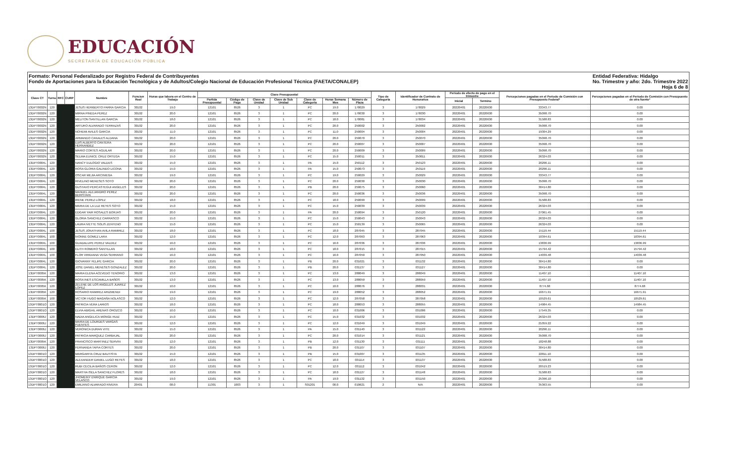EDUCACIÓN
SECRETARÍA DE EDUCACIÓN PÚBLICA
Formato: Personal Federalizado por Registro Federal de Contribuyentes
Fondo de Aportaciones para la Educación Tecnológica y de Adultos/Colegio Nacional de Educación Profesional Técnica (FAETA/CONALEP)
Entidad Federativa: Hidalgo
No. Trimestre y año: 2do. Trimestre 2022
Hoja 6 de 8
| Clave CT | Turno | RFC | CURP | Nombre | Funcion Real | Horas que labora en el Centro de Trabajo | Clave Presupuestal | | | | | | | Tipo de Categoría | Identificador de Contrato de Honorarios | Periodo de efecto de pago en el trimestre | | Percepciones pagadas en el Periodo de Comisión con Presupuesto Federal* | Percepciones pagadas en el Periodo de Comisión con Presupuesto de otra fuente* |
| --- | --- | --- | --- | --- | --- | --- | --- | --- | --- | --- | --- | --- | --- | --- | --- | --- | --- | --- | --- |
| | | | | | | | Partida Presupuestal | Código de Pago | Clave de Unidad | Clave de Sub Unidad | Clave de Categoría | Horas Semana Mes | Número de Plaza | | | Inicial | Termino | | |
| 13DPT0002N | 120 | | | JESUS HERIBERTO PARRA GARCIA | 30102 | 19.0 | 12101 | 8526 | 3 | 1 | PC | 19.0 | 178029 | 3 | 178029 | 20220401 | 20220630 | 33343.77 | 0.00 |
| 13DPT0002N | 120 | | | MIRNA PINEDA PEREZ | 30102 | 20.0 | 12101 | 8526 | 3 | 1 | PC | 20.0 | 178030 | 3 | 178030 | 20220401 | 20220630 | 35098.70 | 0.00 |
| 13DPT0002N | 120 | | | MELITON SANTILLAN GARCIA | 30102 | 18.0 | 12101 | 8526 | 3 | 1 | PC | 18.0 | 178081 | 3 | 178034 | 20220401 | 20220630 | 31588.83 | 0.00 |
| 13DPT0002N | 120 | | | ARTURO ALVARADO TERRAZAS | 30102 | 20.0 | 12101 | 8526 | 3 | 1 | PC | 20.0 | 250002 | 3 | 250002 | 20220401 | 20220630 | 35098.70 | 0.00 |
| 13DPT0002N | 120 | | | NOHEMI AVILES GARCIA | 30102 | 11.0 | 12101 | 8526 | 3 | 1 | PC | 11.0 | 250004 | 3 | 250004 | 20220401 | 20220630 | 19304.29 | 0.00 |
| 13DPT0002N | 120 | | | ARMANDO CANALES ALDANA | 30102 | 20.0 | 12101 | 8526 | 3 | 1 | PC | 20.0 | 250070 | 3 | 250070 | 20220401 | 20220630 | 35098.70 | 0.00 |
| 13DPT0002N | 120 | | | LUIS ALBERTO CANTERA HERNANDEZ | 30102 | 20.0 | 12101 | 8526 | 3 | 1 | PC | 20.0 | 250007 | 3 | 250007 | 20220401 | 20220630 | 35098.70 | 0.00 |
| 13DPT0002N | 120 | | | MARIO CORTES AGUILAR | 30102 | 20.0 | 12101 | 8526 | 3 | 1 | PC | 20.0 | 250009 | 3 | 250009 | 20220401 | 20220630 | 35098.70 | 0.00 |
| 13DPT0002N | 120 | | | SELMA EUNICE CRUZ ORTEGA | 30102 | 15.0 | 12101 | 8526 | 3 | 1 | PC | 15.0 | 250011 | 3 | 250011 | 20220401 | 20220630 | 26324.03 | 0.00 |
| 13DPT0004L | 120 | | | NANCY EULOGIO VALDES | 30102 | 15.0 | 12101 | 8526 | 3 | 1 | PA | 15.0 | 250112 | 3 | 250123 | 20220401 | 20220630 | 20296.11 | 0.00 |
| 13DPT0004L | 120 | | | ROSA GLORIA GALINDO LICONA | 30102 | 15.0 | 12101 | 8526 | 3 | 1 | PA | 15.0 | 250073 | 3 | 250119 | 20220401 | 20220630 | 20296.11 | 0.00 |
| 13DPT0004L | 120 | | | OSCAR MEJIA ARCINIEGA | 30102 | 19.0 | 12101 | 8526 | 3 | 1 | PC | 19.0 | 250029 | 3 | 250029 | 20220401 | 20220630 | 33343.77 | 0.00 |
| 13DPT0004L | 120 | | | RIVELINO MENESES SOTO | 30102 | 20.0 | 12101 | 8526 | 3 | 1 | PC | 20.0 | 250030 | 3 | 250030 | 20220401 | 20220630 | 35098.70 | 0.00 |
| 13DPT0004L | 120 | | | GUSTAVO PERCASTEGUI ANGELES | 30102 | 20.0 | 12101 | 8526 | 3 | 1 | PB | 20.0 | 250075 | 3 | 250060 | 20220401 | 20220630 | 30414.80 | 0.00 |
| 13DPT0004L | 120 | | | MANUEL ALEJANDRO PEREZ BERISTAIN | 30102 | 20.0 | 12101 | 8526 | 3 | 1 | PC | 20.0 | 250036 | 3 | 250036 | 20220401 | 20220630 | 35098.70 | 0.00 |
| 13DPT0004L | 120 | | | IRENE PEREZ LOPEZ | 30102 | 18.0 | 12101 | 8526 | 3 | 1 | PC | 18.0 | 250099 | 3 | 250099 | 20220401 | 20220630 | 31588.83 | 0.00 |
| 13DPT0004L | 120 | | | MARIA DE LA LUZ REYES SOTO | 30102 | 15.0 | 12101 | 8526 | 3 | 1 | PC | 15.0 | 250039 | 3 | 250039 | 20220401 | 20220630 | 26324.03 | 0.00 |
| 13DPT0004L | 120 | | | EDGAR YAIR ROSALES BORJAS | 30102 | 20.0 | 12101 | 8526 | 3 | 1 | PA | 20.0 | 250094 | 3 | 250120 | 20220401 | 20220630 | 27061.45 | 0.00 |
| 13DPT0004L | 120 | | | GLORIA SANCHEZ CARRASCO | 30102 | 15.0 | 12101 | 8526 | 3 | 1 | PC | 15.0 | 250043 | 3 | 250043 | 20220401 | 20220630 | 26324.03 | 0.00 |
| 13DPT0004L | 120 | | | LAURA IVETTE SOLIS ZENTENO | 30102 | 15.0 | 12101 | 8526 | 3 | 1 | PC | 15.0 | 250139 | 3 | 250065 | 20220401 | 20220630 | 26324.03 | 0.00 |
| 13DPT0004L | 100 | | | JESUS JONATHAN AVILA RAMIREZ | 30102 | 18.0 | 12101 | 8526 | 3 | 1 | PC | 18.0 | 287045 | 3 | 287045 | 20220401 | 20220630 | 15119.44 | 15119.44 |
| 13DPT0004L | 100 | | | IVONNE GOMEZ LARA | 30102 | 12.0 | 12101 | 8526 | 3 | 1 | PC | 12.0 | 287063 | 3 | 287063 | 20220401 | 20220630 | 10394.61 | 10394.61 |
| 13DPT0004L | 100 | | | GUADALUPE PEREZ VALDEZ | 30102 | 16.0 | 12101 | 8526 | 3 | 1 | PC | 16.0 | 287036 | 3 | 287036 | 20220401 | 20220630 | 13836.99 | 13836.99 |
| 13DPT0004L | 100 | | | ELITH ROMERO SANTILLAN | 30102 | 18.0 | 12101 | 8526 | 3 | 1 | PC | 18.0 | 287015 | 3 | 287015 | 20220401 | 20220630 | 15794.42 | 15794.42 |
| 13DPT0004L | 100 | | | FLOR VIRIDIANA VEGA SERRANO | 30102 | 16.0 | 12101 | 8526 | 3 | 1 | PC | 16.0 | 287050 | 3 | 287050 | 20220401 | 20220630 | 14039.48 | 14039.48 |
| 13DPT0004L | 120 | | | GIOVANNY FELIPE GARCIA | 30102 | 20.0 | 12101 | 8526 | 3 | 1 | PB | 20.0 | 031021 | 3 | 031132 | 20220401 | 20220630 | 30414.80 | 0.00 |
| 13DPT0004L | 120 | | | JOSE DANIEL MENESES GONZALEZ | 30102 | 20.0 | 12101 | 8526 | 3 | 1 | PB | 20.0 | 031137 | 3 | 031127 | 20220401 | 20220630 | 30414.80 | 0.00 |
| 13DPT0005K | 120 | | | MARIA ELENA ACEVEDO TENORIO | 30102 | 13.0 | 12101 | 8526 | 3 | 1 | PC | 13.0 | 288049 | 3 | 288049 | 20220401 | 20220630 | 11407.10 | 11407.10 |
| 13DPT0005K | 120 | | | ROSA INES ESCAMILLA BAÑOS | 30102 | 13.0 | 12101 | 8526 | 3 | 1 | PC | 13.0 | 288059 | 3 | 288059 | 20220401 | 20220630 | 11407.10 | 11407.10 |
| 13DPT0005K | 120 | | | ZELENE DE LOS ANGELES JUAREZ LOPEZ | 30102 | 10.0 | 12101 | 8526 | 3 | 1 | PC | 10.0 | 288076 | 3 | 288031 | 20220401 | 20220630 | 8774.68 | 8774.68 |
| 13DPT0005K | 120 | | | ROSARIO RAMIREZ ARIZMENDI | 30102 | 19.0 | 12101 | 8526 | 3 | 1 | PC | 19.0 | 288052 | 3 | 288052 | 20220401 | 20220630 | 16671.91 | 16671.91 |
| 13DPT0005K | 100 | | | VICTOR HUGO MAGAÑA NOLASCO | 30102 | 12.0 | 12101 | 8526 | 3 | 1 | PC | 12.0 | 287058 | 3 | 287058 | 20220401 | 20220630 | 10529.61 | 10529.61 |
| 13DPT0001O | 120 | | | PATRICIA VERA LARIOS | 30102 | 18.0 | 12101 | 8526 | 3 | 1 | PC | 18.0 | 288053 | 3 | 288055 | 20220401 | 20220630 | 14984.45 | 14984.45 |
| 13DPT0001O | 120 | | | ELVIA ABIGAIL ARENAS OROZCO | 30102 | 10.0 | 12101 | 8526 | 3 | 1 | PC | 10.0 | 031006 | 3 | 031006 | 20220401 | 20220630 | 17549.35 | 0.00 |
| 13DPT0006J | 120 | | | NADIA ANGELICA MONGE RUIZ | 30102 | 15.0 | 12101 | 8526 | 3 | 1 | PC | 15.0 | 031032 | 3 | 031032 | 20220401 | 20220630 | 26324.03 | 0.00 |
| 13DPT0006J | 120 | | | MARIA DE LOURDES VARGAS FUENTES | 30102 | 12.0 | 12101 | 8526 | 3 | 1 | PC | 12.0 | 031049 | 3 | 031049 | 20220401 | 20220630 | 21059.22 | 0.00 |
| 13DPT0006J | 120 | | | VERONICA DURAN VITE | 30102 | 15.0 | 12101 | 8526 | 3 | 1 | PA | 15.0 | 031140 | 3 | 031122 | 20220401 | 20220630 | 20296.11 | 0.00 |
| 13DPT0006J | 120 | | | PATRICIA MARQUEZ CARBAJAL | 30102 | 20.0 | 12101 | 8526 | 3 | 1 | PC | 20.0 | 031014 | 3 | 031121 | 20220401 | 20220630 | 35098.70 | 0.00 |
| 13DPT0005K | 120 | | | FRANCISCO MARTINEZ SERVIN | 30102 | 12.0 | 12101 | 8526 | 3 | 1 | PB | 12.0 | 031130 | 3 | 031111 | 20220401 | 20220630 | 18248.88 | 0.00 |
| 13DPT0006J | 120 | | | FERNANDA TAPIA CORTES | 30102 | 20.0 | 12101 | 8526 | 3 | 1 | PB | 20.0 | 031107 | 3 | 031107 | 20220401 | 20220630 | 30414.80 | 0.00 |
| 13DPT0001O | 120 | | | MARGARITA CRUZ BAUTISTA | 30102 | 15.0 | 12101 | 8526 | 3 | 1 | PB | 15.0 | 031007 | 3 | 031135 | 20220401 | 20220630 | 22811.10 | 0.00 |
| 13DPT0001O | 120 | | | ALEXANDER DANIEL LUGO REYES | 30102 | 18.0 | 12101 | 8526 | 3 | 1 | PC | 18.0 | 031114 | 3 | 031137 | 20220401 | 20220630 | 31588.83 | 0.00 |
| 13DPT0001O | 120 | | | RUBI CECILIA BAÑOS CERON | 30102 | 12.0 | 12101 | 8526 | 3 | 1 | PC | 12.0 | 031112 | 3 | 031042 | 20220401 | 20220630 | 20519.23 | 0.00 |
| 13DPT0001O | 120 | | | MARTHA ISELA SANCHEZ FLORES | 30102 | 18.0 | 12101 | 8526 | 3 | 1 | PC | 18.0 | 031127 | 3 | 031148 | 20220401 | 20220630 | 31588.83 | 0.00 |
| 13DPT0001O | 120 | | | JHOMEINY ENRIQUE GARCIA VELASCO | 30102 | 19.0 | 12101 | 8526 | 3 | 1 | PA | 19.0 | 031132 | 3 | 031150 | 20220401 | 20220630 | 25396.10 | 0.00 |
| 13DPT0001O | 120 | | | EMILIANO ALVARADO RIVERA | 20401 | 08.0 | 11301 | 1003 | 3 | 1 | S01201 | 00.0 | 010621 | 2 | N/A | 20220401 | 20220630 | 35363.55 | 0.00 |